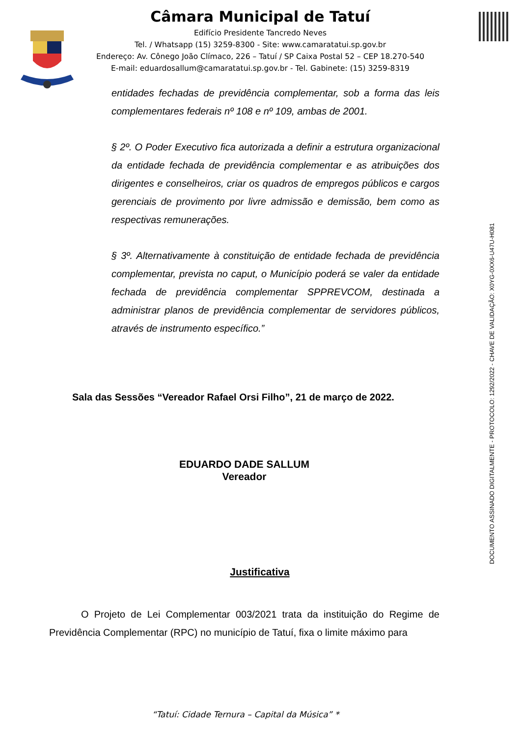Câmara Municipal de Tatuí
Edifício Presidente Tancredo Neves
Tel. / Whatsapp (15) 3259-8300 - Site: www.camaratatui.sp.gov.br
Endereço: Av. Cônego João Clímaco, 226 – Tatuí / SP Caixa Postal 52 – CEP 18.270-540
E-mail: eduardosallum@camaratatui.sp.gov.br - Tel. Gabinete: (15) 3259-8319
DOCUMENTO ASSINADO DIGITALMENTE - PROTOCOLO: 1292/2022 - CHAVE DE VALIDAÇÃO: X0YG-0XX6-U47U-H081
entidades fechadas de previdência complementar, sob a forma das leis complementares federais nº 108 e nº 109, ambas de 2001.
§ 2º. O Poder Executivo fica autorizada a definir a estrutura organizacional da entidade fechada de previdência complementar e as atribuições dos dirigentes e conselheiros, criar os quadros de empregos públicos e cargos gerenciais de provimento por livre admissão e demissão, bem como as respectivas remunerações.
§ 3º. Alternativamente à constituição de entidade fechada de previdência complementar, prevista no caput, o Município poderá se valer da entidade fechada de previdência complementar SPPREVCOM, destinada a administrar planos de previdência complementar de servidores públicos, através de instrumento específico.”
Sala das Sessões “Vereador Rafael Orsi Filho”, 21 de março de 2022.
EDUARDO DADE SALLUM
Vereador
Justificativa
O Projeto de Lei Complementar 003/2021 trata da instituição do Regime de Previdência Complementar (RPC) no município de Tatuí, fixa o limite máximo para
“Tatuí: Cidade Ternura – Capital da Música” *